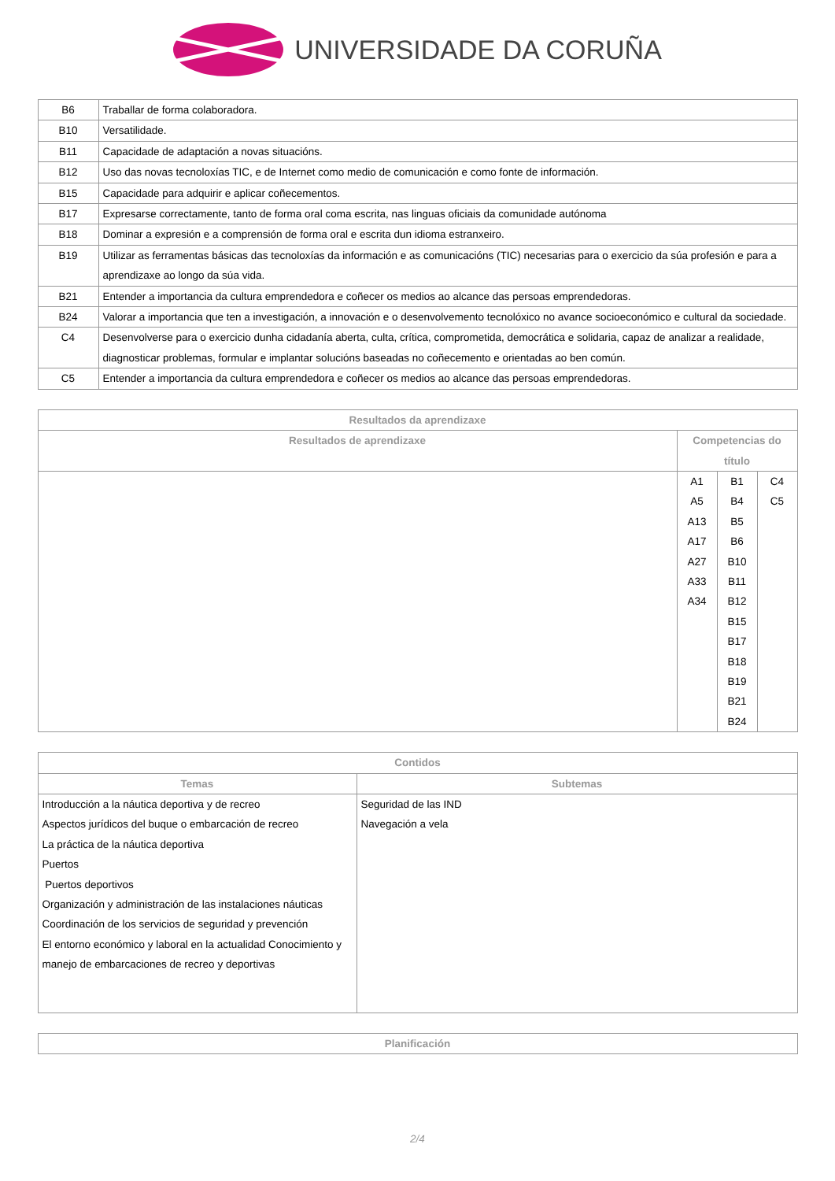UNIVERSIDADE DA CORUÑA
| B6 | Traballar de forma colaboradora. |
| B10 | Versatilidade. |
| B11 | Capacidade de adaptación a novas situacións. |
| B12 | Uso das novas tecnoloxías TIC, e de Internet como medio de comunicación e como fonte de información. |
| B15 | Capacidade para adquirir e aplicar coñecementos. |
| B17 | Expresarse correctamente, tanto de forma oral coma escrita, nas linguas oficiais da comunidade autónoma |
| B18 | Dominar a expresión e a comprensión de forma oral e escrita dun idioma estranxeiro. |
| B19 | Utilizar as ferramentas básicas das tecnoloxías da información e as comunicacións (TIC) necesarias para o exercicio da súa profesión e para a aprendizaxe ao longo da súa vida. |
| B21 | Entender a importancia da cultura emprendedora e coñecer os medios ao alcance das persoas emprendedoras. |
| B24 | Valorar a importancia que ten a investigación, a innovación e o desenvolvemento tecnolóxico no avance socioeconómico e cultural da sociedade. |
| C4 | Desenvolverse para o exercicio dunha cidadanía aberta, culta, crítica, comprometida, democrática e solidaria, capaz de analizar a realidade, diagnosticar problemas, formular e implantar solucións baseadas no coñecemento e orientadas ao ben común. |
| C5 | Entender a importancia da cultura emprendedora e coñecer os medios ao alcance das persoas emprendedoras. |
| Resultados da aprendizaxe | | | |
| --- | --- | --- | --- |
| Resultados de aprendizaxe | Competencias do título | | |
| | A1 A5 A13 A17 A27 A33 A34 | B1 B4 B5 B6 B10 B11 B12 B15 B17 B18 B19 B21 B24 | C4 C5 |
| Contidos | |
| --- | --- |
| Temas | Subtemas |
| Introducción a la náutica deportiva y de recreo Aspectos jurídicos del buque o embarcación de recreo La práctica de la náutica deportiva Puertos Puertos deportivos Organización y administración de las instalaciones náuticas Coordinación de los servicios de seguridad y prevención El entorno económico y laboral en la actualidad Conocimiento y manejo de embarcaciones de recreo y deportivas | Seguridad de las IND Navegación a vela |
| Planificación |
| --- |
2/4